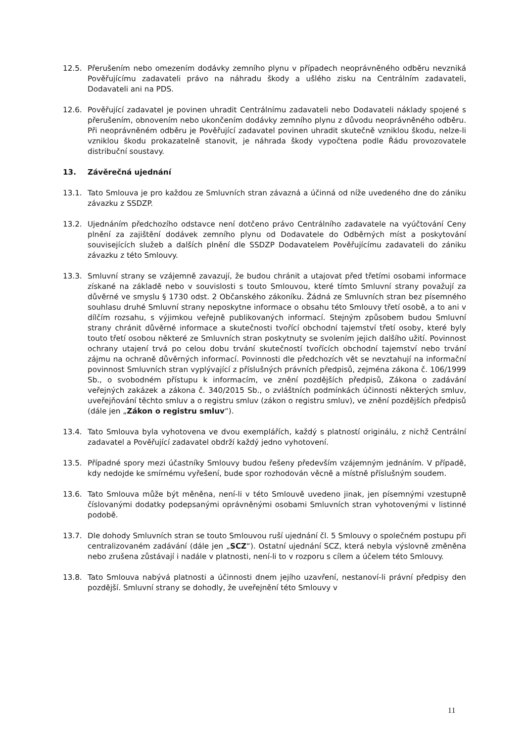12.5. Přerušením nebo omezením dodávky zemního plynu v případech neoprávněného odběru nevzniká Pověřujícímu zadavateli právo na náhradu škody a ušlého zisku na Centrálním zadavateli, Dodavateli ani na PDS.
12.6. Pověřující zadavatel je povinen uhradit Centrálnímu zadavateli nebo Dodavateli náklady spojené s přerušením, obnovením nebo ukončením dodávky zemního plynu z důvodu neoprávněného odběru. Při neoprávněném odběru je Pověřující zadavatel povinen uhradit skutečně vzniklou škodu, nelze-li vzniklou škodu prokazatelně stanovit, je náhrada škody vypočtena podle Řádu provozovatele distribuční soustavy.
13. Závěrečná ujednání
13.1. Tato Smlouva je pro každou ze Smluvních stran závazná a účinná od níže uvedeného dne do zániku závazku z SSDZP.
13.2. Ujednáním předchozího odstavce není dotčeno právo Centrálního zadavatele na vyúčtování Ceny plnění za zajištění dodávek zemního plynu od Dodavatele do Odběrných míst a poskytování souvisejících služeb a dalších plnění dle SSDZP Dodavatelem Pověřujícímu zadavateli do zániku závazku z této Smlouvy.
13.3. Smluvní strany se vzájemně zavazují, že budou chránit a utajovat před třetími osobami informace získané na základě nebo v souvislosti s touto Smlouvou, které tímto Smluvní strany považují za důvěrné ve smyslu § 1730 odst. 2 Občanského zákoníku. Žádná ze Smluvních stran bez písemného souhlasu druhé Smluvní strany neposkytne informace o obsahu této Smlouvy třetí osobě, a to ani v dílčím rozsahu, s výjimkou veřejně publikovaných informací. Stejným způsobem budou Smluvní strany chránit důvěrné informace a skutečnosti tvořící obchodní tajemství třetí osoby, které byly touto třetí osobou některé ze Smluvních stran poskytnuty se svolením jejich dalšího užití. Povinnost ochrany utajení trvá po celou dobu trvání skutečností tvořících obchodní tajemství nebo trvání zájmu na ochraně důvěrných informací. Povinnosti dle předchozích vět se nevztahují na informační povinnost Smluvních stran vyplývající z příslušných právních předpisů, zejména zákona č. 106/1999 Sb., o svobodném přístupu k informacím, ve znění pozdějších předpisů, Zákona o zadávání veřejných zakázek a zákona č. 340/2015 Sb., o zvláštních podmínkách účinnosti některých smluv, uveřejňování těchto smluv a o registru smluv (zákon o registru smluv), ve znění pozdějších předpisů (dále jen „Zákon o registru smluv“).
13.4. Tato Smlouva byla vyhotovena ve dvou exemplářích, každý s platností originálu, z nichž Centrální zadavatel a Pověřující zadavatel obdrží každý jedno vyhotovení.
13.5. Případné spory mezi účastníky Smlouvy budou řešeny především vzájemným jednáním. V případě, kdy nedojde ke smírnému vyřešení, bude spor rozhodován věcně a místně příslušným soudem.
13.6. Tato Smlouva může být měněna, není-li v této Smlouvě uvedeno jinak, jen písemnými vzestupně číslovanými dodatky podepsanými oprávněnými osobami Smluvních stran vyhotovenými v listinné podobě.
13.7. Dle dohody Smluvních stran se touto Smlouvou ruší ujednání čl. 5 Smlouvy o společném postupu při centralizovaném zadávání (dále jen „SCZ“). Ostatní ujednání SCZ, která nebyla výslovně změněna nebo zrušena zůstávají i nadále v platnosti, není-li to v rozporu s cílem a účelem této Smlouvy.
13.8. Tato Smlouva nabývá platnosti a účinnosti dnem jejího uzavření, nestanoví-li právní předpisy den pozdější. Smluvní strany se dohodly, že uveřejnění této Smlouvy v
11